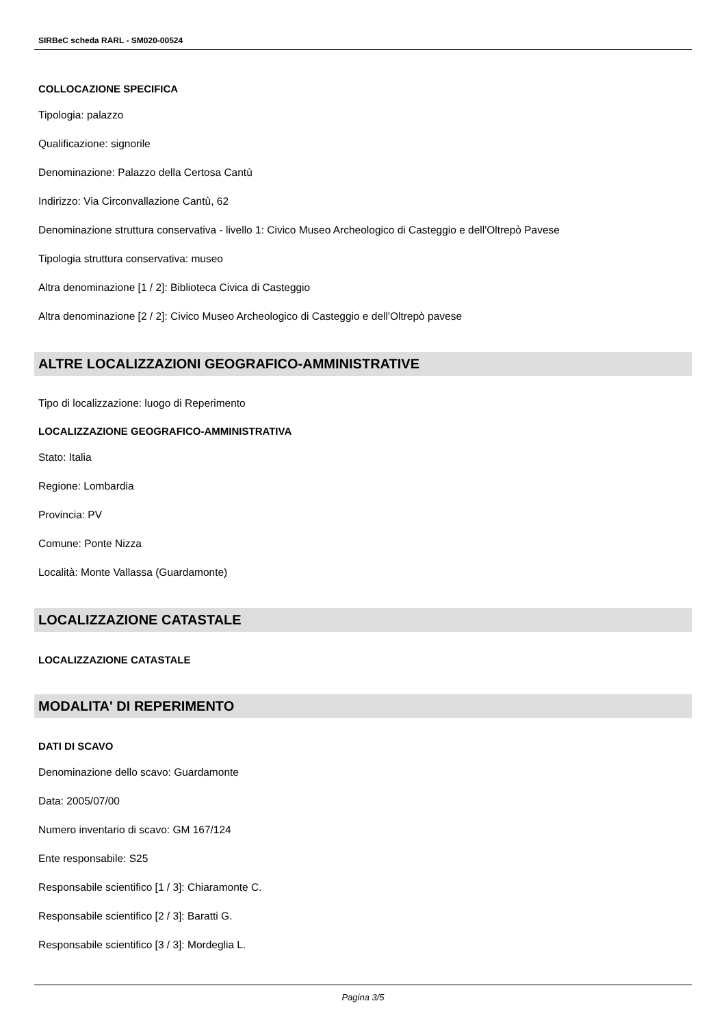SIRBeC scheda RARL - SM020-00524
COLLOCAZIONE SPECIFICA
Tipologia: palazzo
Qualificazione: signorile
Denominazione: Palazzo della Certosa Cantù
Indirizzo: Via Circonvallazione Cantù, 62
Denominazione struttura conservativa - livello 1: Civico Museo Archeologico di Casteggio e dell'Oltrepò Pavese
Tipologia struttura conservativa: museo
Altra denominazione [1 / 2]: Biblioteca Civica di Casteggio
Altra denominazione [2 / 2]: Civico Museo Archeologico di Casteggio e dell'Oltrepò pavese
ALTRE LOCALIZZAZIONI GEOGRAFICO-AMMINISTRATIVE
Tipo di localizzazione: luogo di Reperimento
LOCALIZZAZIONE GEOGRAFICO-AMMINISTRATIVA
Stato: Italia
Regione: Lombardia
Provincia: PV
Comune: Ponte Nizza
Località: Monte Vallassa (Guardamonte)
LOCALIZZAZIONE CATASTALE
LOCALIZZAZIONE CATASTALE
MODALITA' DI REPERIMENTO
DATI DI SCAVO
Denominazione dello scavo: Guardamonte
Data: 2005/07/00
Numero inventario di scavo: GM 167/124
Ente responsabile: S25
Responsabile scientifico [1 / 3]: Chiaramonte C.
Responsabile scientifico [2 / 3]: Baratti G.
Responsabile scientifico [3 / 3]: Mordeglia L.
Pagina 3/5